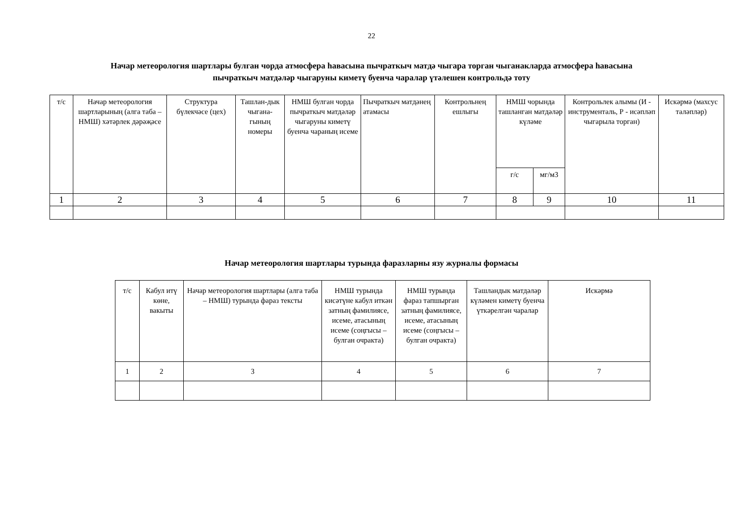22
Начар метеорология шартлары булган чорда атмосфера һавасына пычраткыч матдә чыгара торган чыганакларда атмосфера һавасына
пычраткыч матдәләр чыгаруны киметү буенча чаралар үтәлешен контрольдә тоту
| т/с | Начар метеорология шартларының (алга таба – НМШ) хәтәрлек дәрәҗәсе | Структура бүлекчәсе (цех) | Ташлан-дык чыгана-гының номеры | НМШ булган чорда пычраткыч матдәләр чыгаруны киметү буенча чараның исеме | Пычраткыч матдәнең атамасы | Контрольнең ешлыгы | НМШ чорында ташланган матдәләр күләме | | Контрольлек алымы (И - инструменталь, Р - исәпләп чыгарыла торган) | Искәрмә (махсус таләпләр) |
| --- | --- | --- | --- | --- | --- | --- | --- | --- | --- | --- |
| | | | | | | | г/с | мг/м3 | | |
| 1 | 2 | 3 | 4 | 5 | 6 | 7 | 8 | 9 | 10 | 11 |
Начар метеорология шартлары турында фаразларны язу журналы формасы
| т/с | Кабул итү көне, вакыты | Начар метеорология шартлары (алга таба – НМШ) турында фараз тексты | НМШ турында кисәтүне кабул иткән затның фамилиясе, исеме, атасының исеме (соңгысы – булган очракта) | НМШ турында фараз тапшырган затның фамилиясе, исеме, атасының исеме (соңгысы – булган очракта) | Ташландык матдәләр күләмен киметү буенча үткәрелгән чаралар | Искәрмә |
| --- | --- | --- | --- | --- | --- | --- |
| 1 | 2 | 3 | 4 | 5 | 6 | 7 |